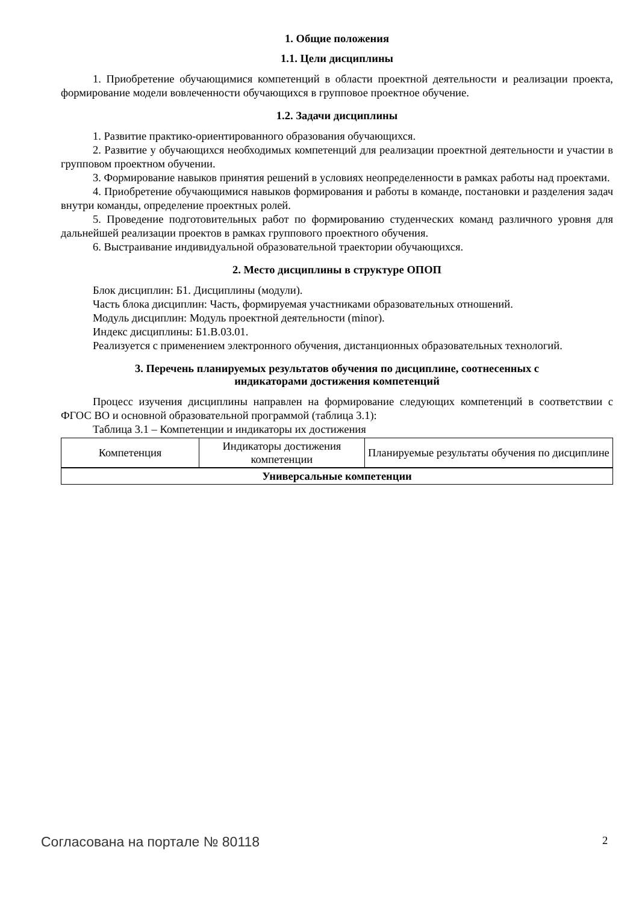1. Общие положения
1.1. Цели дисциплины
1. Приобретение обучающимися компетенций в области проектной деятельности и реализации проекта, формирование модели вовлеченности обучающихся в групповое проектное обучение.
1.2. Задачи дисциплины
1. Развитие практико-ориентированного образования обучающихся.
2. Развитие у обучающихся необходимых компетенций для реализации проектной деятельности и участии в групповом проектном обучении.
3. Формирование навыков принятия решений в условиях неопределенности в рамках работы над проектами.
4. Приобретение обучающимися навыков формирования и работы в команде, постановки и разделения задач внутри команды, определение проектных ролей.
5. Проведение подготовительных работ по формированию студенческих команд различного уровня для дальнейшей реализации проектов в рамках группового проектного обучения.
6. Выстраивание индивидуальной образовательной траектории обучающихся.
2. Место дисциплины в структуре ОПОП
Блок дисциплин: Б1. Дисциплины (модули).
Часть блока дисциплин: Часть, формируемая участниками образовательных отношений.
Модуль дисциплин: Модуль проектной деятельности (minor).
Индекс дисциплины: Б1.В.03.01.
Реализуется с применением электронного обучения, дистанционных образовательных технологий.
3. Перечень планируемых результатов обучения по дисциплине, соотнесенных с
индикаторами достижения компетенций
Процесс изучения дисциплины направлен на формирование следующих компетенций в соответствии с ФГОС ВО и основной образовательной программой (таблица 3.1):
Таблица 3.1 – Компетенции и индикаторы их достижения
| Компетенция | Индикаторы достижения компетенции | Планируемые результаты обучения по дисциплине |
| --- | --- | --- |
| Универсальные компетенции | | |
Согласована на портале № 80118 2